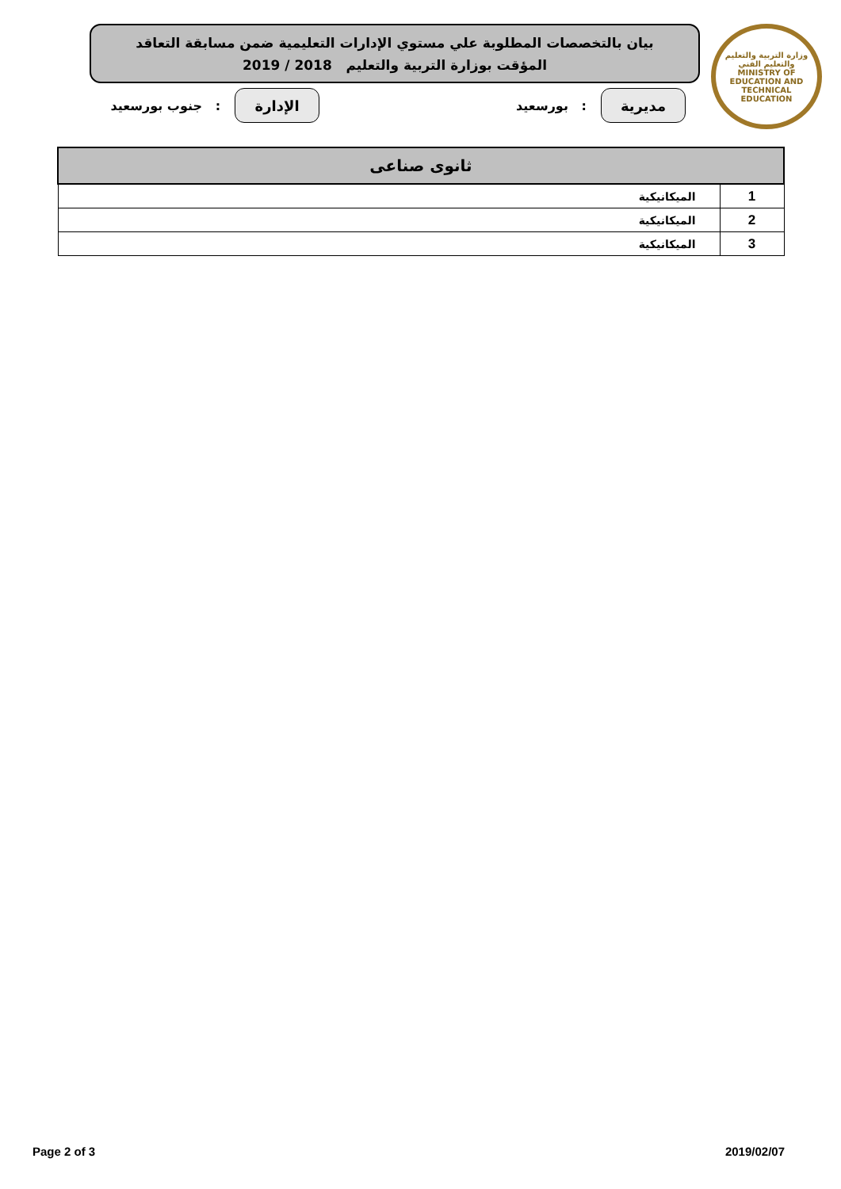وزارة التربية والتعليم والتعليم الفني
MINISTRY OF EDUCATION AND TECHNICAL EDUCATION
بيان بالتخصصات المطلوبة علي مستوي الإدارات التعليمية ضمن مسابقة التعاقد
المؤقت بوزارة التربية والتعليم 2018 / 2019
مديرية
: بورسعيد
الإدارة
: جنوب بورسعيد
| ثانوى صناعى | |
| --- | --- |
| 1 | الميكانيكية |
| 2 | الميكانيكية |
| 3 | الميكانيكية |
Page 2 of 3 2019/02/07